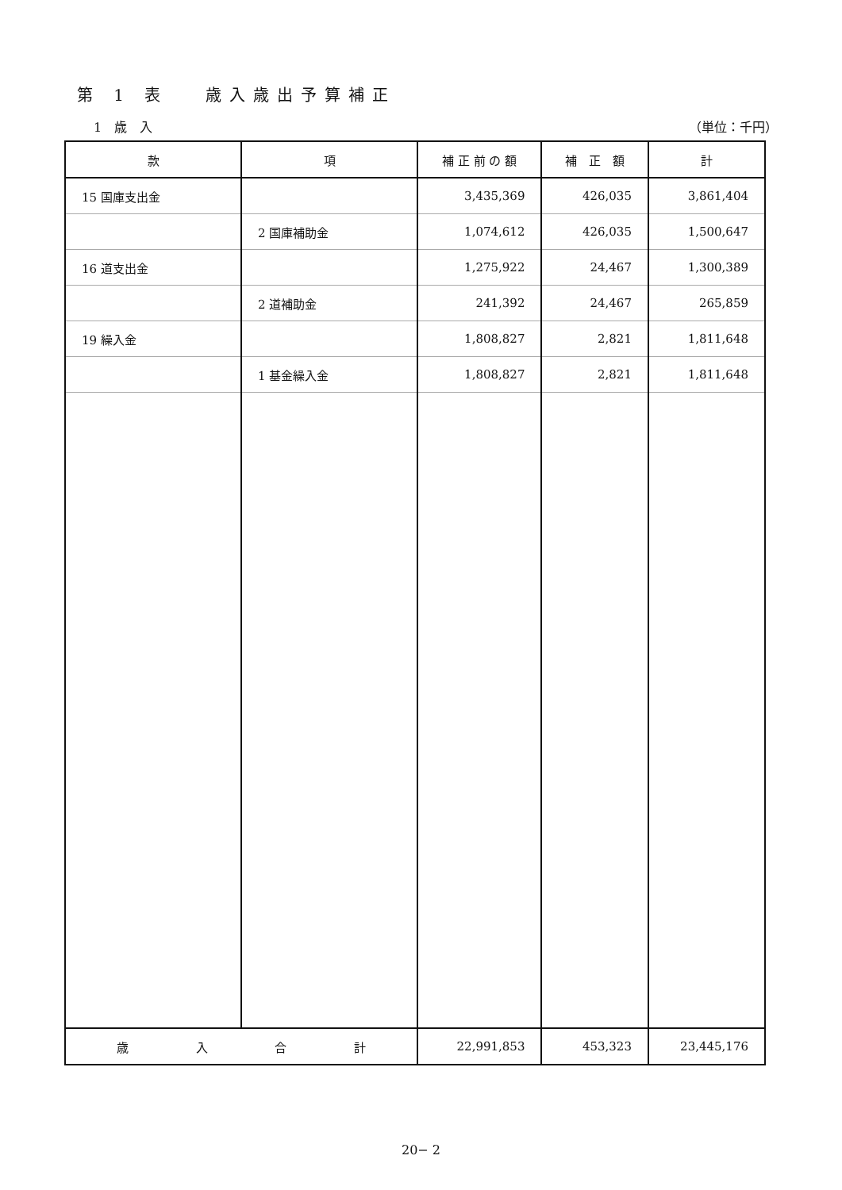第 1 表　 歳入歳出予算補正
1　歳　入 （単位：千円）
| 款 | 項 | 補 正 前 の 額 | 補 正 額 | 計 |
| --- | --- | --- | --- | --- |
| 15 国庫支出金 | | 3,435,369 | 426,035 | 3,861,404 |
| | 2 国庫補助金 | 1,074,612 | 426,035 | 1,500,647 |
| 16 道支出金 | | 1,275,922 | 24,467 | 1,300,389 |
| | 2 道補助金 | 241,392 | 24,467 | 265,859 |
| 19 繰入金 | | 1,808,827 | 2,821 | 1,811,648 |
| | 1 基金繰入金 | 1,808,827 | 2,821 | 1,811,648 |
| 歳 入 合 計 | | 22,991,853 | 453,323 | 23,445,176 |
20− 2